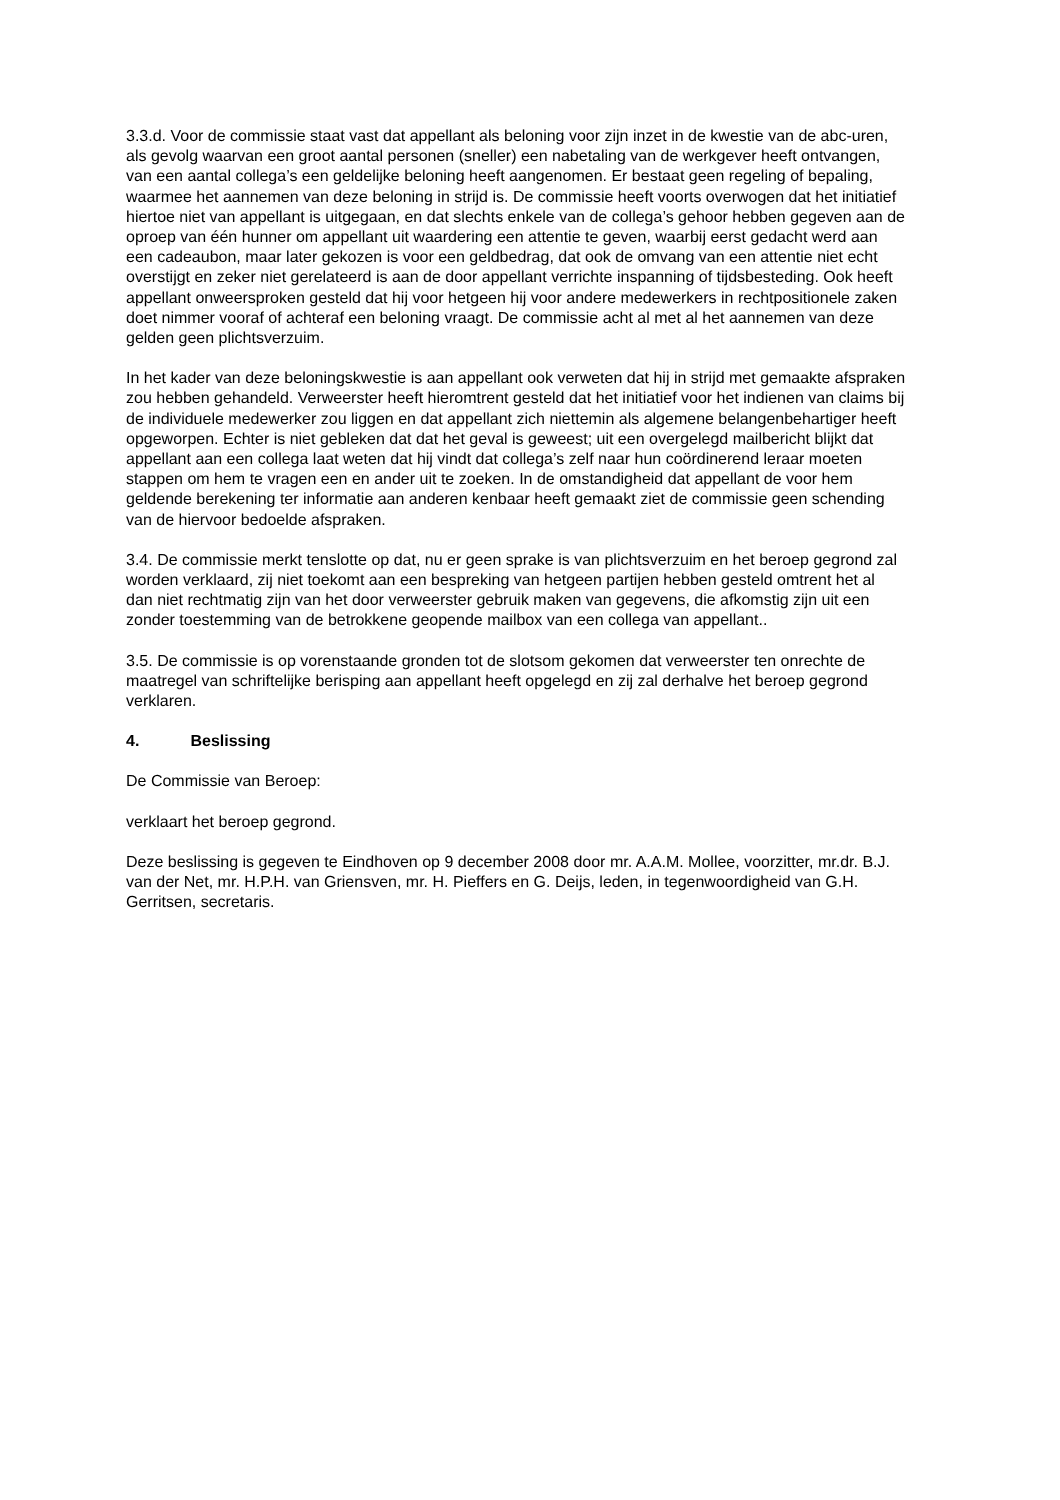3.3.d. Voor de commissie staat vast dat appellant als beloning voor zijn inzet in de kwestie van de abc-uren, als gevolg waarvan een groot aantal personen (sneller) een nabetaling van de werkgever heeft ontvangen, van een aantal collega’s een geldelijke beloning heeft aangenomen. Er bestaat geen regeling of bepaling, waarmee het aannemen van deze beloning in strijd is. De commissie heeft voorts overwogen dat het initiatief hiertoe niet van appellant is uitgegaan, en dat slechts enkele van de collega’s gehoor hebben gegeven aan de oproep van één hunner om appellant uit waardering een attentie te geven, waarbij eerst gedacht werd aan een cadeaubon, maar later gekozen is voor een geldbedrag, dat ook de omvang van een attentie niet echt overstijgt en zeker niet gerelateerd is aan de door appellant verrichte inspanning of tijdsbesteding. Ook heeft appellant onweersproken gesteld dat hij voor hetgeen hij voor andere medewerkers in rechtpositionele zaken doet nimmer vooraf of achteraf een beloning vraagt. De commissie acht al met al het aannemen van deze gelden geen plichtsverzuim.
In het kader van deze beloningskwestie is aan appellant ook verweten dat hij in strijd met gemaakte afspraken zou hebben gehandeld. Verweerster heeft hieromtrent gesteld dat het initiatief voor het indienen van claims bij de individuele medewerker zou liggen en dat appellant zich niettemin als algemene belangenbehartiger heeft opgeworpen. Echter is niet gebleken dat dat het geval is geweest; uit een overgelegd mailbericht blijkt dat appellant aan een collega laat weten dat hij vindt dat collega’s zelf naar hun coördinerend leraar moeten stappen om hem te vragen een en ander uit te zoeken. In de omstandigheid dat appellant de voor hem geldende berekening ter informatie aan anderen kenbaar heeft gemaakt ziet de commissie geen schending van de hiervoor bedoelde afspraken.
3.4. De commissie merkt tenslotte op dat, nu er geen sprake is van plichtsverzuim en het beroep gegrond zal worden verklaard, zij niet toekomt aan een bespreking van hetgeen partijen hebben gesteld omtrent het al dan niet rechtmatig zijn van het door verweerster gebruik maken van gegevens, die afkomstig zijn uit een zonder toestemming van de betrokkene geopende mailbox van een collega van appellant..
3.5. De commissie is op vorenstaande gronden tot de slotsom gekomen dat verweerster ten onrechte de maatregel van schriftelijke berisping aan appellant heeft opgelegd en zij zal derhalve het beroep gegrond verklaren.
4. Beslissing
De Commissie van Beroep:
verklaart het beroep gegrond.
Deze beslissing is gegeven te Eindhoven op 9 december 2008 door mr. A.A.M. Mollee, voorzitter, mr.dr. B.J. van der Net, mr. H.P.H. van Griensven, mr. H. Pieffers en G. Deijs, leden, in tegenwoordigheid van G.H. Gerritsen, secretaris.